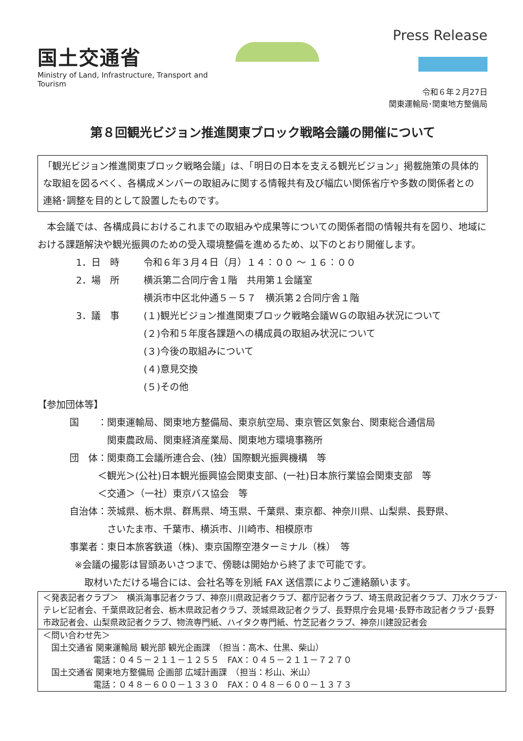国土交通省
Ministry of Land, Infrastructure, Transport and Tourism
Press Release
令和６年２月27日
関東運輸局･関東地方整備局
第８回観光ビジョン推進関東ブロック戦略会議の開催について
「観光ビジョン推進関東ブロック戦略会議」は、「明日の日本を支える観光ビジョン」掲載施策の具体的な取組を図るべく、各構成メンバーの取組みに関する情報共有及び幅広い関係省庁や多数の関係者との連絡･調整を目的として設置したものです。
　本会議では、各構成員におけるこれまでの取組みや成果等についての関係者間の情報共有を図り、地域における課題解決や観光振興のための受入環境整備を進めるため、以下のとおり開催します。
1．日　時 令和６年３月４日（月）１４：００ ～ １６：００
2．場　所 横浜第二合同庁舎１階　共用第１会議室
横浜市中区北仲通５－５７　横浜第２合同庁舎１階
3．議　事 (１)観光ビジョン推進関東ブロック戦略会議ＷＧの取組み状況について
(２)令和５年度各課題への構成員の取組み状況について
(３)今後の取組みについて
(４)意見交換
(５)その他
【参加団体等】
国　　：関東運輸局、関東地方整備局、東京航空局、東京管区気象台、関東総合通信局
　　　　関東農政局、関東経済産業局、関東地方環境事務所
団　体：関東商工会議所連合会、(独）国際観光振興機構　等
　　　＜観光＞(公社)日本観光振興協会関東支部、(一社)日本旅行業協会関東支部　等
　　　＜交通＞（一社）東京バス協会　等
自治体：茨城県、栃木県、群馬県、埼玉県、千葉県、東京都、神奈川県、山梨県、長野県、
　　　　さいたま市、千葉市、横浜市、川崎市、相模原市
事業者：東日本旅客鉄道（株)、東京国際空港ターミナル（株）　等
※会議の撮影は冒頭あいさつまで、傍聴は開始から終了まで可能です。
取材いただける場合には、会社名等を別紙 FAX 送信票によりご連絡願います。
＜発表記者クラブ＞　横浜海事記者クラブ、神奈川県政記者クラブ、都庁記者クラブ、埼玉県政記者クラブ、刀水クラブ･テレビ記者会、千葉県政記者会、栃木県政記者クラブ、茨城県政記者クラブ、長野県庁会見場･長野市政記者クラブ･長野市政記者会、山梨県政記者クラブ、物流専門紙、ハイタク専門紙、竹芝記者クラブ、神奈川建設記者会
＜問い合わせ先＞
　国土交通省 関東運輸局 観光部 観光企画課　（担当：高木、仕黒、柴山）
　　　　　　電話：０４５－２１１－１２５５　FAX：０４５－２１１－７２７０
　国土交通省 関東地方整備局 企画部 広域計画課　（担当：杉山、米山）
　　　　　　電話：０４８－６００－１３３０　FAX：０４８－６００－１３７３